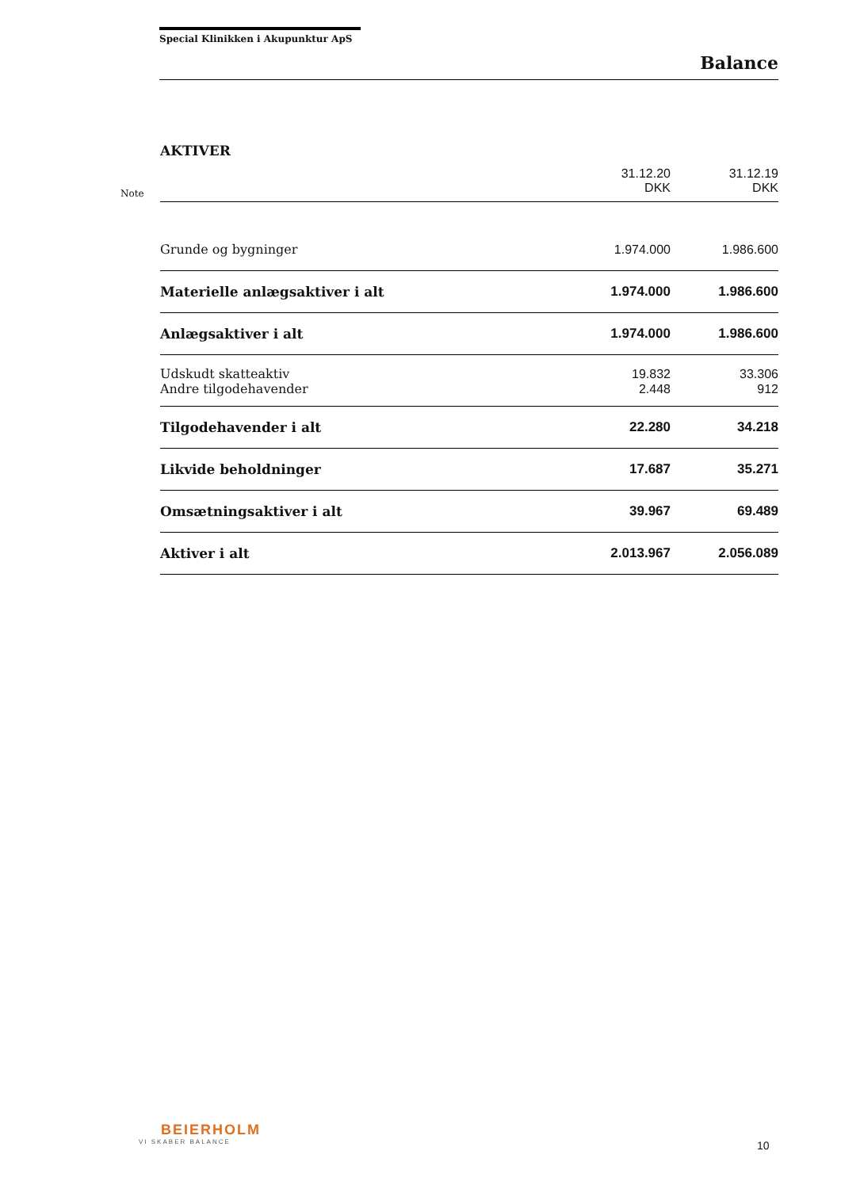Special Klinikken i Akupunktur ApS
Balance
AKTIVER
| Note | | 31.12.20 DKK | 31.12.19 DKK |
| | Grunde og bygninger | 1.974.000 | 1.986.600 |
| | Materielle anlægsaktiver i alt | 1.974.000 | 1.986.600 |
| | Anlægsaktiver i alt | 1.974.000 | 1.986.600 |
| | Udskudt skatteaktiv | 19.832 | 33.306 |
| | Andre tilgodehavender | 2.448 | 912 |
| | Tilgodehavender i alt | 22.280 | 34.218 |
| | Likvide beholdninger | 17.687 | 35.271 |
| | Omsætningsaktiver i alt | 39.967 | 69.489 |
| | Aktiver i alt | 2.013.967 | 2.056.089 |
BEIERHOLM
VI SKABER BALANCE
10